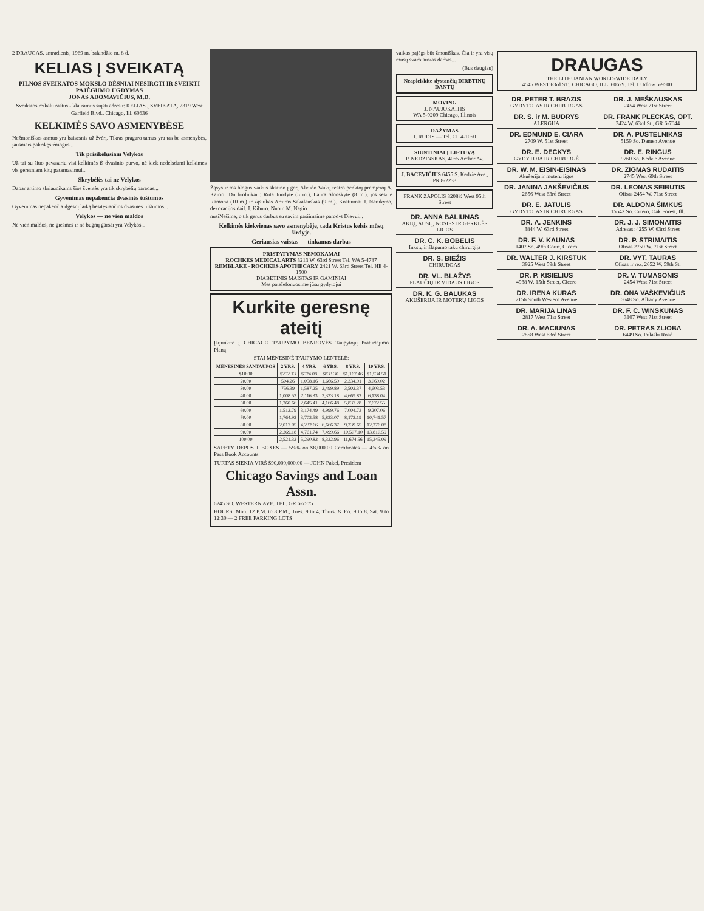2 DRAUGAS, antradienis, 1969 m. balandžio m. 8 d.
KELIAS Į SVEIKATĄ
PILNOS SVEIKATOS MOKSLO DĖSNIAI NESIRGTI IR SVEIKTI PAJĖGUMO UGDYMAS
JONAS ADOMAVIČIUS, M.D.
Sveikatos reikalu raštus - klausimus siųsti adresu: KELIAS Į SVEIKATĄ, 2319 West Garfield Blvd., Chicago, Ill. 60636
KELKIMĖS SAVO ASMENYBĖSE
Nežmoniškas asmuo yra baisesnis už žvėrį. Tikras pragaro tarnas yra tas be asmenybės, jausmais pakrikęs žmogus...
Tik prisikėlusiam Velykos
Už tai su šiuo pavasariu visi kelkimės iš dvasinio purvo, nė kiek nedelsdami kelkimės vis geresniam kitų patarnavimui...
Skrybėlės tai ne Velykos
Dabar artimo skriaudikams šios šventės yra tik skrybėlių paradas...
Gyvenimas nepakenčia dvasinės tuštumos
Gyvenimas nepakenčia ilgesnį laiką besitęsiančios dvasinės tuštumos...
Velykos — ne vien maldos
Ne vien maldos, ne giesmės ir ne bugnų garsai yra Velykos...
Žąsys ir tos blogus vaikus skatino į gėrį Alvudo Vaikų teatro penktoj premjeroj A. Kairio "Du broliukai": Rūta Juodytė (5 m.), Laura Slonskytė (8 m.), jos sesutė Ramona (10 m.) ir žąsiukas Arturas Sakalauskas (9 m.). Kostiumai J. Narukyno, dekoracijos dail. J. Kiburo. Nuotr. M. Nagio
nusiNešime, o tik gerus darbus su savim pasiimsime parodyt Dievui...
Kelkimės kiekvienas savo asmenybėje, tada Kristus kelsis mūsų širdyje.
Geriausias vaistas — tinkamas darbas
PRISTATYMAS NEMOKAMAI
ROCHKES MEDICAL ARTS 3213 W. 63rd Street Tel. WA 5-4787
REMBLAKE - ROCHKES APOTHECARY 2421 W. 63rd Street Tel. HE 4-1500
DIABETINIS MAISTAS IR GAMINIAI
Mes pateIefonuosime jūsų gydytojui
Kurkite geresnę ateitį
Įsijunkite į CHICAGO TAUPYMO BENROVĖS Taupytojų Praturtėjimo Planą!
STAI MĖNESINĖ TAUPYMO LENTELĖ:
| MĖNESINĖS SANTAUPOS | 2 YRS. | 4 YRS. | 6 YRS. | 8 YRS. | 10 YRS. |
| --- | --- | --- | --- | --- | --- |
| $10.00 | $252.13 | $524.08 | $833.30 | $1,167.46 | $1,534.51 |
| 20.00 | 504.26 | 1,058.16 | 1,666.59 | 2,334.91 | 3,069.02 |
| 30.00 | 756.39 | 1,587.25 | 2,499.89 | 3,502.37 | 4,603.53 |
| 40.00 | 1,008.53 | 2,116.33 | 3,333.18 | 4,669.82 | 6,138.04 |
| 50.00 | 1,260.66 | 2,645.41 | 4,166.48 | 5,837.28 | 7,672.55 |
| 60.00 | 1,512.79 | 3,174.49 | 4,999.76 | 7,004.73 | 9,207.06 |
| 70.00 | 1,764.92 | 3,703.58 | 5,833.07 | 8,172.19 | 10,741.57 |
| 80.00 | 2,017.05 | 4,232.66 | 6,666.37 | 9,339.65 | 12,276.08 |
| 90.00 | 2,269.18 | 4,761.74 | 7,499.66 | 10,507.10 | 13,810.59 |
| 100.00 | 2,521.32 | 5,290.82 | 8,332.96 | 11,674.56 | 15,345.09 |
SAFETY DEPOSIT BOXES — 5¼% on $8,000.00 Certificates — 4¾% on Pass Book Accounts
TURTAS SIEKIA VIRŠ $90,000,000.00 — JOHN Pakel, President
Chicago Savings and Loan Assn.
6245 SO. WESTERN AVE. TEL. GR 6-7575
HOURS: Mon. 12 P.M. to 8 P.M., Tues. 9 to 4, Thurs. & Fri. 9 to 8, Sat. 9 to 12:30 — 2 FREE PARKING LOTS
vaikas pajėgs būt žmoniškas. Čia ir yra visų mūsų svarbiausias darbas...
(Bus daugiau)
Neapleiskite slystančių DIRBTINŲ DANTŲ
MOVING
J. NAUJOKAITIS
WA 5-9209 Chicago, Illinois
DAŽYMAS
J. RUDIS — Tel. CL 4-1050
SIUNTINIAI Į LIETUVĄ
P. NEDZINSKAS, 4065 Archer Av.
J. BACEVIČIUS 6455 S. Kedzie Ave., PR 8-2233
FRANK ZAPOLIS 3208½ West 95th Street
DR. ANNA BALIUNAS
AKIŲ, AUSŲ, NOSIES IR GERKLĖS LIGOS
DR. C. K. BOBELIS
Inkstų ir šlapumo takų chirurgija
DR. S. BIEŽIS
CHIRURGAS
DR. VL. BLAŽYS
PLAUČIŲ IR VIDAUS LIGOS
DR. K. G. BALUKAS
AKUŠERIJA IR MOTERŲ LIGOS
DRAUGAS
THE LITHUANIAN WORLD-WIDE DAILY
4545 WEST 63rd ST., CHICAGO, ILL. 60629. Tel. LUdlow 5-9500
DR. PETER T. BRAZIS
GYDYTOJAS IR CHIRURGAS
DR. S. ir M. BUDRYS
ALERGIJA
DR. EDMUND E. CIARA
2709 W. 51st Street
DR. E. DECKYS
GYDYTOJA IR CHIRURGĖ
DR. W. M. EISIN-EISINAS
Akušerija ir moterų ligos
DR. JANINA JAKŠEVIČIUS
2656 West 63rd Street
DR. E. JATULIS
GYDYTOJAS IR CHIRURGAS
DR. A. JENKINS
3844 W. 63rd Street
DR. F. V. KAUNAS
1407 So. 49th Court, Cicero
DR. WALTER J. KIRSTUK
3925 West 59th Street
DR. P. KISIELIUS
4938 W. 15th Street, Cicero
DR. IRENA KURAS
7156 South Western Avenue
DR. MARIJA LINAS
2817 West 71st Street
DR. A. MACIUNAS
2858 West 63rd Street
DR. J. MEŠKAUSKAS
2454 West 71st Street
DR. FRANK PLECKAS, OPT.
3424 W. 63rd St., GR 6-7044
DR. A. PUSTELNIKAS
5159 So. Damen Avenue
DR. E. RINGUS
9760 So. Kedzie Avenue
DR. ZIGMAS RUDAITIS
2745 West 69th Street
DR. LEONAS SEIBUTIS
Ofisas 2454 W. 71st Street
DR. ALDONA ŠIMKUS
15542 So. Cicero, Oak Forest, Ill.
DR. J. J. SIMONAITIS
Adresas: 4255 W. 63rd Street
DR. P. STRIMAITIS
Ofisas 2750 W. 71st Street
DR. VYT. TAURAS
Ofisas ir rez. 2652 W. 59th St.
DR. V. TUMASONIS
2454 West 71st Street
DR. ONA VAŠKEVIČIUS
6648 So. Albany Avenue
DR. F. C. WINSKUNAS
3107 West 71st Street
DR. PETRAS ZLIOBA
6449 So. Pulaski Road